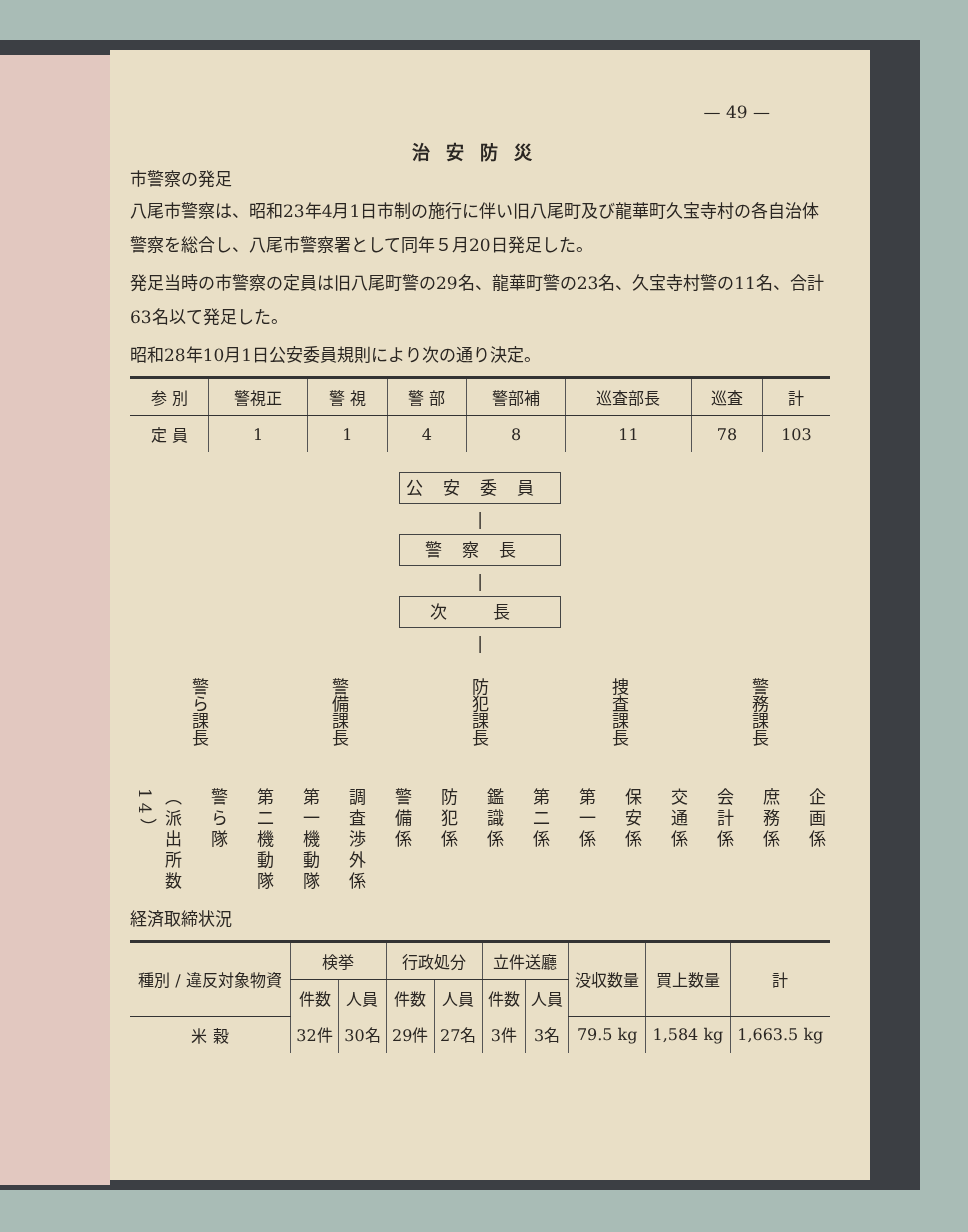— 49 —
治安防災
市警察の発足
八尾市警察は、昭和23年4月1日市制の施行に伴い旧八尾町及び龍華町久宝寺村の各自治体警察を総合し、八尾市警察署として同年５月20日発足した。
発足当時の市警察の定員は旧八尾町警の29名、龍華町警の23名、久宝寺村警の11名、合計63名以て発足した。
昭和28年10月1日公安委員規則により次の通り決定。
| 参 別 | 警視正 | 警 視 | 警 部 | 警部補 | 巡査部長 | 巡査 | 計 |
| 定 員 | 1 | 1 | 4 | 8 | 11 | 78 | 103 |
公安委員
|
警察長
|
次 長
|
警ら課長
警備課長
防犯課長
捜査課長
警務課長
（派出所数14）
警ら隊
第二機動隊
第一機動隊
調査渉外係
警備係
防犯係
鑑識係
第二係
第一係
保安係
交通係
会計係
庶務係
企画係
経済取締状況
| 種別 / 違反対象物資 | 検挙 | | 行政処分 | | 立件送廳 | | 没収数量 | 買上数量 | 計 |
| | 件数 | 人員 | 件数 | 人員 | 件数 | 人員 | | | |
| 米 穀 | 32件 | 30名 | 29件 | 27名 | 3件 | 3名 | 79.5 kg | 1,584 kg | 1,663.5 kg |